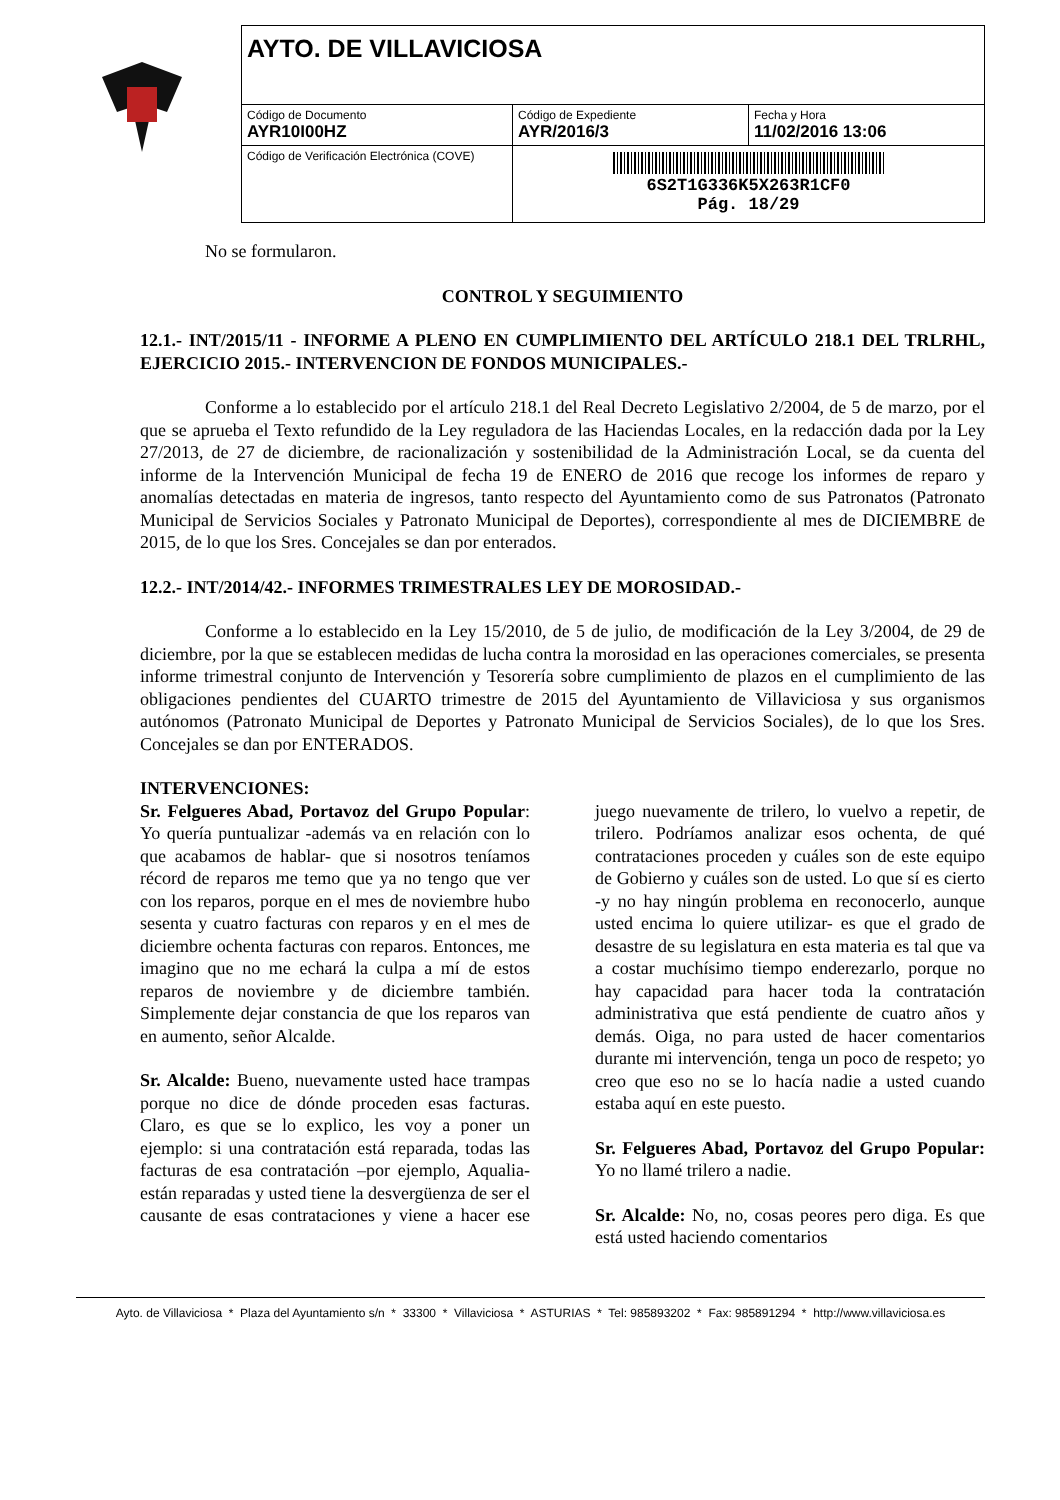| AYTO. DE VILLAVICIOSA | | |
| Código de Documento AYR10I00HZ | Código de Expediente AYR/2016/3 | Fecha y Hora 11/02/2016 13:06 |
| Código de Verificación Electrónica (COVE) | 6S2T1G336K5X263R1CF0 Pág. 18/29 | |
No se formularon.
CONTROL Y SEGUIMIENTO
12.1.- INT/2015/11 - INFORME A PLENO EN CUMPLIMIENTO DEL ARTÍCULO 218.1 DEL TRLRHL, EJERCICIO 2015.- INTERVENCION DE FONDOS MUNICIPALES.-
Conforme a lo establecido por el artículo 218.1 del Real Decreto Legislativo 2/2004, de 5 de marzo, por el que se aprueba el Texto refundido de la Ley reguladora de las Haciendas Locales, en la redacción dada por la Ley 27/2013, de 27 de diciembre, de racionalización y sostenibilidad de la Administración Local, se da cuenta del informe de la Intervención Municipal de fecha 19 de ENERO de 2016 que recoge los informes de reparo y anomalías detectadas en materia de ingresos, tanto respecto del Ayuntamiento como de sus Patronatos (Patronato Municipal de Servicios Sociales y Patronato Municipal de Deportes), correspondiente al mes de DICIEMBRE de 2015, de lo que los Sres. Concejales se dan por enterados.
12.2.- INT/2014/42.- INFORMES TRIMESTRALES LEY DE MOROSIDAD.-
Conforme a lo establecido en la Ley 15/2010, de 5 de julio, de modificación de la Ley 3/2004, de 29 de diciembre, por la que se establecen medidas de lucha contra la morosidad en las operaciones comerciales, se presenta informe trimestral conjunto de Intervención y Tesorería sobre cumplimiento de plazos en el cumplimiento de las obligaciones pendientes del CUARTO trimestre de 2015 del Ayuntamiento de Villaviciosa y sus organismos autónomos (Patronato Municipal de Deportes y Patronato Municipal de Servicios Sociales), de lo que los Sres. Concejales se dan por ENTERADOS.
INTERVENCIONES:
Sr. Felgueres Abad, Portavoz del Grupo Popular: Yo quería puntualizar -además va en relación con lo que acabamos de hablar- que si nosotros teníamos récord de reparos me temo que ya no tengo que ver con los reparos, porque en el mes de noviembre hubo sesenta y cuatro facturas con reparos y en el mes de diciembre ochenta facturas con reparos. Entonces, me imagino que no me echará la culpa a mí de estos reparos de noviembre y de diciembre también. Simplemente dejar constancia de que los reparos van en aumento, señor Alcalde.
Sr. Alcalde: Bueno, nuevamente usted hace trampas porque no dice de dónde proceden esas facturas. Claro, es que se lo explico, les voy a poner un ejemplo: si una contratación está reparada, todas las facturas de esa contratación –por ejemplo, Aqualia- están reparadas y usted tiene la desvergüenza de ser el causante de esas contrataciones y viene a hacer ese juego nuevamente de trilero, lo vuelvo a repetir, de trilero. Podríamos analizar esos ochenta, de qué contrataciones proceden y cuáles son de este equipo de Gobierno y cuáles son de usted. Lo que sí es cierto -y no hay ningún problema en reconocerlo, aunque usted encima lo quiere utilizar- es que el grado de desastre de su legislatura en esta materia es tal que va a costar muchísimo tiempo enderezarlo, porque no hay capacidad para hacer toda la contratación administrativa que está pendiente de cuatro años y demás. Oiga, no para usted de hacer comentarios durante mi intervención, tenga un poco de respeto; yo creo que eso no se lo hacía nadie a usted cuando estaba aquí en este puesto.
Sr. Felgueres Abad, Portavoz del Grupo Popular: Yo no llamé trilero a nadie.
Sr. Alcalde: No, no, cosas peores pero diga. Es que está usted haciendo comentarios
Ayto. de Villaviciosa * Plaza del Ayuntamiento s/n * 33300 * Villaviciosa * ASTURIAS * Tel: 985893202 * Fax: 985891294 * http://www.villaviciosa.es